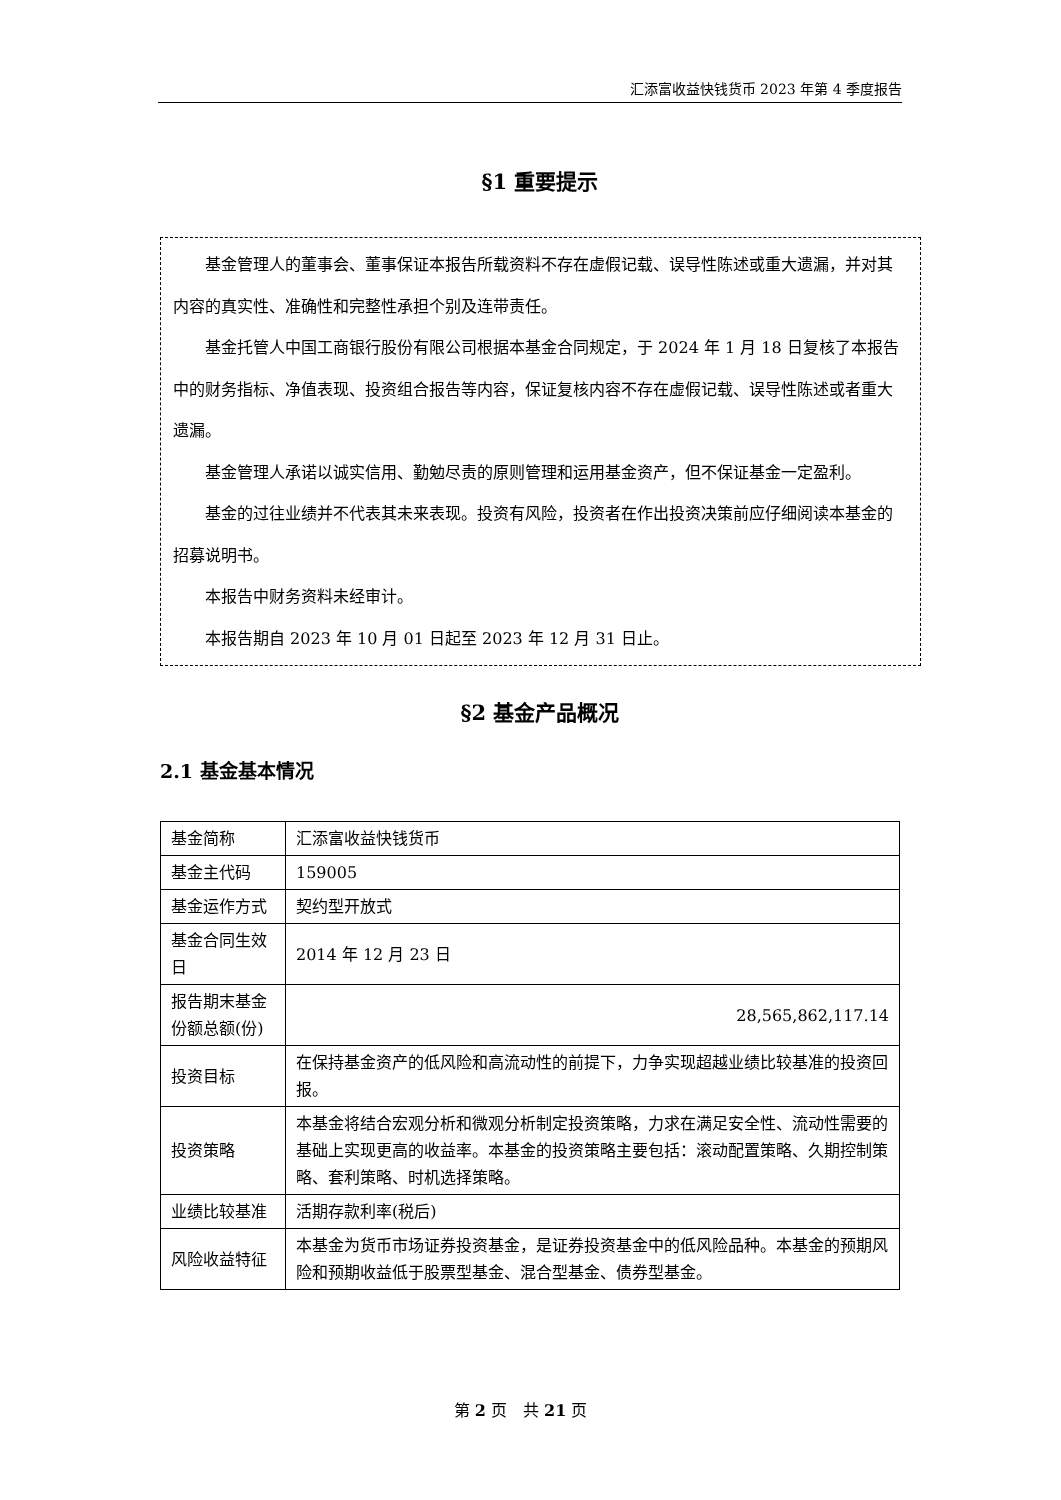汇添富收益快钱货币 2023 年第 4 季度报告
§1 重要提示
基金管理人的董事会、董事保证本报告所载资料不存在虚假记载、误导性陈述或重大遗漏，并对其内容的真实性、准确性和完整性承担个别及连带责任。
基金托管人中国工商银行股份有限公司根据本基金合同规定，于 2024 年 1 月 18 日复核了本报告中的财务指标、净值表现、投资组合报告等内容，保证复核内容不存在虚假记载、误导性陈述或者重大遗漏。
基金管理人承诺以诚实信用、勤勉尽责的原则管理和运用基金资产，但不保证基金一定盈利。
基金的过往业绩并不代表其未来表现。投资有风险，投资者在作出投资决策前应仔细阅读本基金的招募说明书。
本报告中财务资料未经审计。
本报告期自 2023 年 10 月 01 日起至 2023 年 12 月 31 日止。
§2 基金产品概况
2.1 基金基本情况
| 基金简称 | 汇添富收益快钱货币 |
| 基金主代码 | 159005 |
| 基金运作方式 | 契约型开放式 |
| 基金合同生效日 | 2014 年 12 月 23 日 |
| 报告期末基金份额总额(份) | 28,565,862,117.14 |
| 投资目标 | 在保持基金资产的低风险和高流动性的前提下，力争实现超越业绩比较基准的投资回报。 |
| 投资策略 | 本基金将结合宏观分析和微观分析制定投资策略，力求在满足安全性、流动性需要的基础上实现更高的收益率。本基金的投资策略主要包括：滚动配置策略、久期控制策略、套利策略、时机选择策略。 |
| 业绩比较基准 | 活期存款利率(税后) |
| 风险收益特征 | 本基金为货币市场证券投资基金，是证券投资基金中的低风险品种。本基金的预期风险和预期收益低于股票型基金、混合型基金、债券型基金。 |
第 2 页　共 21 页